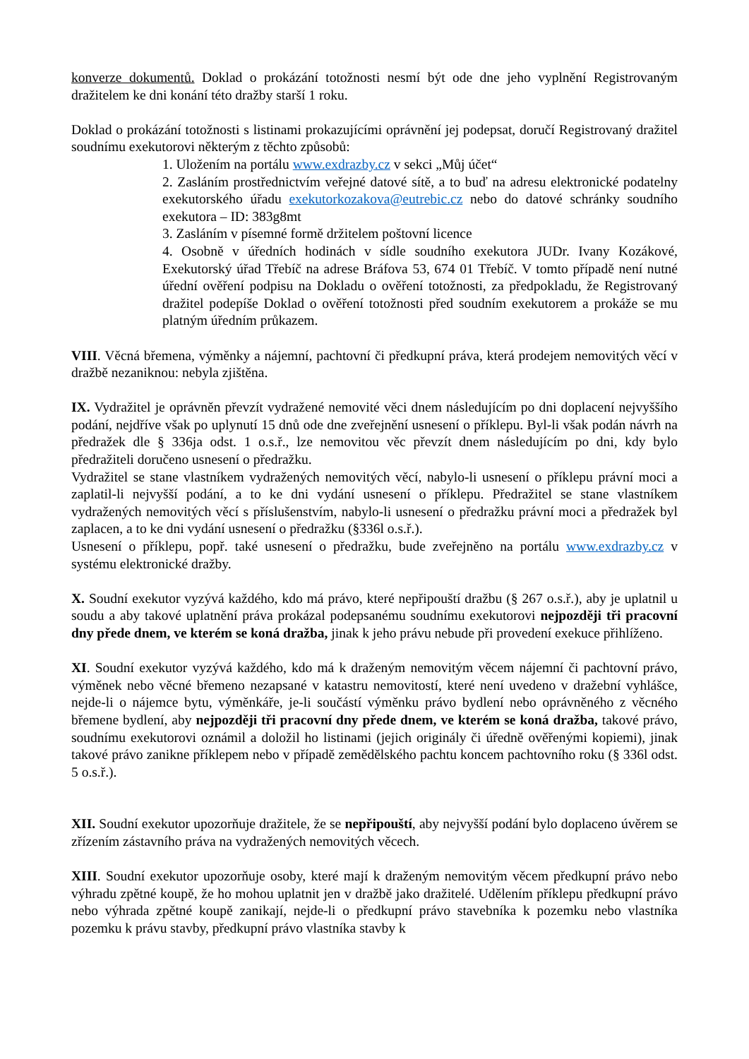konverze dokumentů. Doklad o prokázání totožnosti nesmí být ode dne jeho vyplnění Registrovaným dražitelem ke dni konání této dražby starší 1 roku.
Doklad o prokázání totožnosti s listinami prokazujícími oprávnění jej podepsat, doručí Registrovaný dražitel soudnímu exekutorovi některým z těchto způsobů:
1. Uložením na portálu www.exdrazby.cz v sekci „Můj účet“
2. Zasláním prostřednictvím veřejné datové sítě, a to buď na adresu elektronické podatelny exekutorského úřadu exekutorkozakova@eutrebic.cz nebo do datové schránky soudního exekutora – ID: 383g8mt
3. Zasláním v písemné formě držitelem poštovní licence
4. Osobně v úředních hodinách v sídle soudního exekutora JUDr. Ivany Kozákové, Exekutorský úřad Třebíč na adrese Bráfova 53, 674 01 Třebíč. V tomto případě není nutné úřední ověření podpisu na Dokladu o ověření totožnosti, za předpokladu, že Registrovaný dražitel podepíše Doklad o ověření totožnosti před soudním exekutorem a prokáže se mu platným úředním průkazem.
VIII. Věcná břemena, výměnky a nájemní, pachtovní či předkupní práva, která prodejem nemovitých věcí v dražbě nezaniknou: nebyla zjištěna.
IX. Vydražitel je oprávněn převzít vydražené nemovité věci dnem následujícím po dni doplacení nejvyššího podání, nejdříve však po uplynutí 15 dnů ode dne zveřejnění usnesení o příklepu. Byl-li však podán návrh na předražek dle § 336ja odst. 1 o.s.ř., lze nemovitou věc převzít dnem následujícím po dni, kdy bylo předražiteli doručeno usnesení o předražku.
Vydražitel se stane vlastníkem vydražených nemovitých věcí, nabylo-li usnesení o příklepu právní moci a zaplatil-li nejvyšší podání, a to ke dni vydání usnesení o příklepu. Předražitel se stane vlastníkem vydražených nemovitých věcí s příslušenstvím, nabylo-li usnesení o předražku právní moci a předražek byl zaplacen, a to ke dni vydání usnesení o předražku (§336l o.s.ř.).
Usnesení o příklepu, popř. také usnesení o předražku, bude zveřejněno na portálu www.exdrazby.cz v systému elektronické dražby.
X. Soudní exekutor vyzývá každého, kdo má právo, které nepřipouští dražbu (§ 267 o.s.ř.), aby je uplatnil u soudu a aby takové uplatnění práva prokázal podepsanému soudnímu exekutorovi nejpozději tři pracovní dny přede dnem, ve kterém se koná dražba, jinak k jeho právu nebude při provedení exekuce přihlíženo.
XI. Soudní exekutor vyzývá každého, kdo má k draženým nemovitým věcem nájemní či pachtovní právo, výměnek nebo věcné břemeno nezapsané v katastru nemovitostí, které není uvedeno v dražební vyhlášce, nejde-li o nájemce bytu, výměnkáře, je-li součástí výměnku právo bydlení nebo oprávněného z věcného břemene bydlení, aby nejpozději tři pracovní dny přede dnem, ve kterém se koná dražba, takové právo, soudnímu exekutorovi oznámil a doložil ho listinami (jejich originály či úředně ověřenými kopiemi), jinak takové právo zanikne příklepem nebo v případě zemědělského pachtu koncem pachtovního roku (§ 336l odst. 5 o.s.ř.).
XII. Soudní exekutor upozorňuje dražitele, že se nepřipouští, aby nejvyšší podání bylo doplaceno úvěrem se zřízením zástavního práva na vydražených nemovitých věcech.
XIII. Soudní exekutor upozorňuje osoby, které mají k draženým nemovitým věcem předkupní právo nebo výhradu zpětné koupě, že ho mohou uplatnit jen v dražbě jako dražitelé. Udělením příklepu předkupní právo nebo výhrada zpětné koupě zanikají, nejde-li o předkupní právo stavebníka k pozemku nebo vlastníka pozemku k právu stavby, předkupní právo vlastníka stavby k